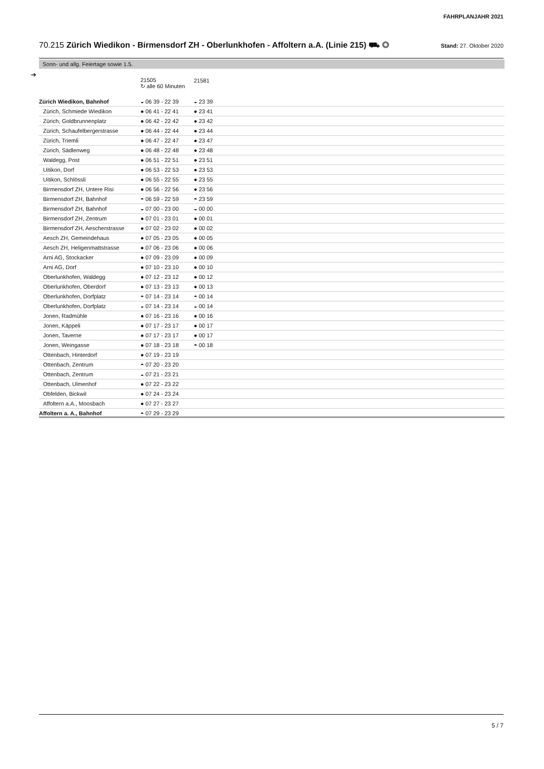FAHRPLANJAHR 2021
70.215 Zürich Wiedikon - Birmensdorf ZH - Oberlunkhofen - Affoltern a.A. (Linie 215) ⛟ ◎ Stand: 27. Oktober 2020
Sonn- und allg. Feiertage sowie 1.5.
➔
| | 21505 ↻ alle 60 Minuten | 21581 |
| --- | --- | --- |
| Zürich Wiedikon, Bahnhof | ◒ 06 39 - 22 39 | ◒ 23 39 |
| Zürich, Schmiede Wiedikon | ● 06 41 - 22 41 | ● 23 41 |
| Zürich, Goldbrunnenplatz | ● 06 42 - 22 42 | ● 23 42 |
| Zürich, Schaufelbergerstrasse | ● 06 44 - 22 44 | ● 23 44 |
| Zürich, Triemli | ● 06 47 - 22 47 | ● 23 47 |
| Zürich, Sädlenweg | ● 06 48 - 22 48 | ● 23 48 |
| Waldegg, Post | ● 06 51 - 22 51 | ● 23 51 |
| Uitikon, Dorf | ● 06 53 - 22 53 | ● 23 53 |
| Uitikon, Schlössli | ● 06 55 - 22 55 | ● 23 55 |
| Birmensdorf ZH, Untere Risi | ● 06 56 - 22 56 | ● 23 56 |
| Birmensdorf ZH, Bahnhof | ◓ 06 59 - 22 59 | ◓ 23 59 |
| Birmensdorf ZH, Bahnhof | ◒ 07 00 - 23 00 | ◒ 00 00 |
| Birmensdorf ZH, Zentrum | ● 07 01 - 23 01 | ● 00 01 |
| Birmensdorf ZH, Aescherstrasse | ● 07 02 - 23 02 | ● 00 02 |
| Aesch ZH, Gemeindehaus | ● 07 05 - 23 05 | ● 00 05 |
| Aesch ZH, Heligenmattstrasse | ● 07 06 - 23 06 | ● 00 06 |
| Arni AG, Stockacker | ● 07 09 - 23 09 | ● 00 09 |
| Arni AG, Dorf | ● 07 10 - 23 10 | ● 00 10 |
| Oberlunkhofen, Waldegg | ● 07 12 - 23 12 | ● 00 12 |
| Oberlunkhofen, Oberdorf | ● 07 13 - 23 13 | ● 00 13 |
| Oberlunkhofen, Dorfplatz | ◓ 07 14 - 23 14 | ◓ 00 14 |
| Oberlunkhofen, Dorfplatz | ◒ 07 14 - 23 14 | ◒ 00 14 |
| Jonen, Radmühle | ● 07 16 - 23 16 | ● 00 16 |
| Jonen, Käppeli | ● 07 17 - 23 17 | ● 00 17 |
| Jonen, Taverne | ● 07 17 - 23 17 | ● 00 17 |
| Jonen, Weingasse | ● 07 18 - 23 18 | ◓ 00 18 |
| Ottenbach, Hinterdorf | ● 07 19 - 23 19 | |
| Ottenbach, Zentrum | ◓ 07 20 - 23 20 | |
| Ottenbach, Zentrum | ◒ 07 21 - 23 21 | |
| Ottenbach, Ulmenhof | ● 07 22 - 23 22 | |
| Obfelden, Bickwil | ● 07 24 - 23 24 | |
| Affoltern a.A., Moosbach | ● 07 27 - 23 27 | |
| Affoltern a. A., Bahnhof | ◓ 07 29 - 23 29 | |
5 / 7